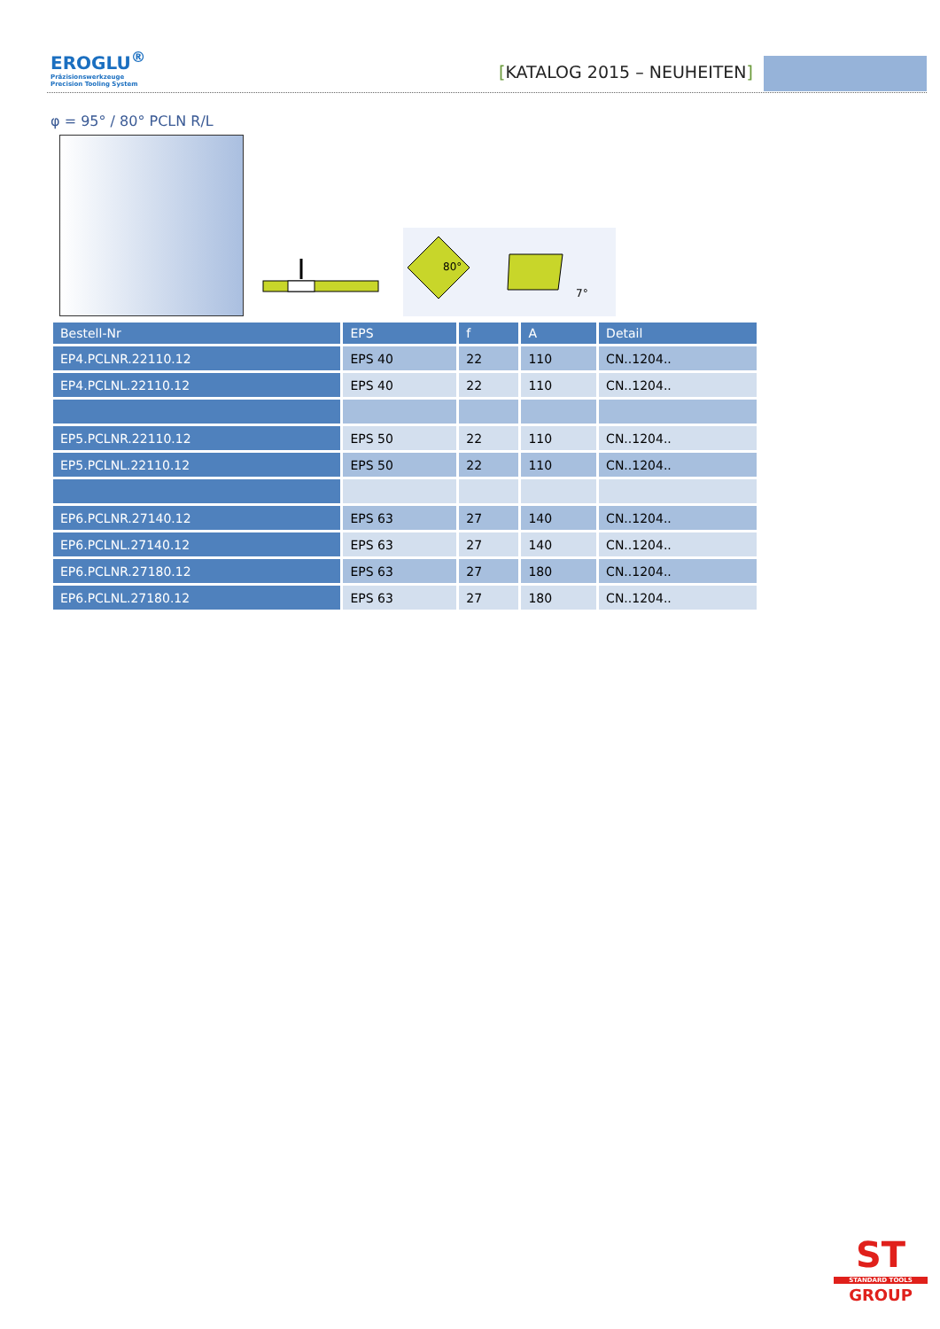EROGLU<sup>®</sup>
Präzisionswerkzeuge
Precision Tooling System
[KATALOG 2015 – NEUHEITEN]
φ = 95° / 80° PCLN R/L
80°
7°
| Bestell-Nr | EPS | f | A | Detail |
| --- | --- | --- | --- | --- |
| EP4.PCLNR.22110.12 | EPS 40 | 22 | 110 | CN..1204.. |
| EP4.PCLNL.22110.12 | EPS 40 | 22 | 110 | CN..1204.. |
| EP5.PCLNR.22110.12 | EPS 50 | 22 | 110 | CN..1204.. |
| EP5.PCLNL.22110.12 | EPS 50 | 22 | 110 | CN..1204.. |
| EP6.PCLNR.27140.12 | EPS 63 | 27 | 140 | CN..1204.. |
| EP6.PCLNL.27140.12 | EPS 63 | 27 | 140 | CN..1204.. |
| EP6.PCLNR.27180.12 | EPS 63 | 27 | 180 | CN..1204.. |
| EP6.PCLNL.27180.12 | EPS 63 | 27 | 180 | CN..1204.. |
ST
STANDARD TOOLS
GROUP